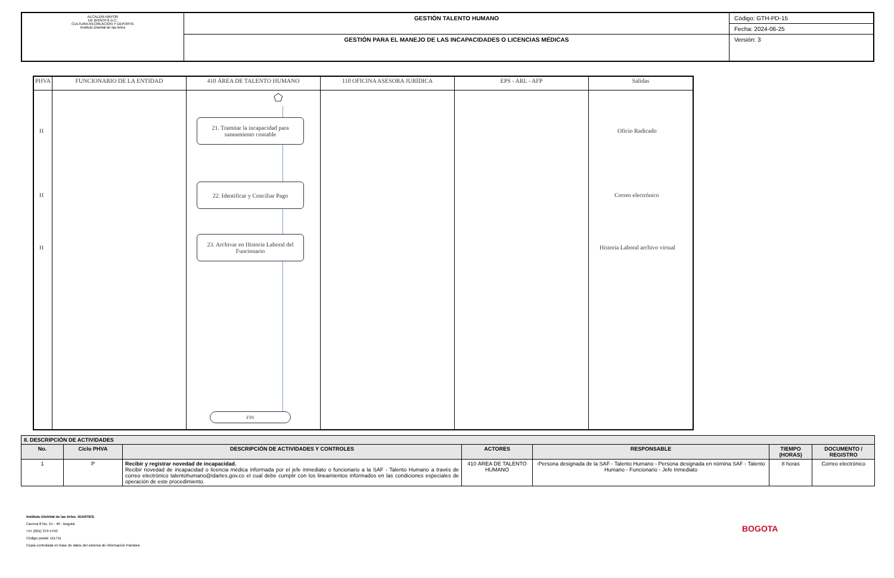| ALCALDÍA MAYOR DE BOGOTÁ D.C. CULTURA RECREACIÓN Y DEPORTE Instituto Distrital de las Artes | GESTIÓN TALENTO HUMANO | Código: GTH-PD-15 |
| | | Fecha: 2024-06-25 |
| | GESTIÓN PARA EL MANEJO DE LAS INCAPACIDADES O LICENCIAS MÉDICAS | Versión: 3 |
| PHVA | FUNCIONARIO DE LA ENTIDAD | 410 ÁREA DE TALENTO HUMANO | 110 OFICINA ASESORA JURÍDICA | EPS - ARL - AFP | Salidas |
| --- | --- | --- | --- | --- | --- |
⬠
21. Tramitar la incapacidad para saneamiento contable
22. Identificar y Conciliar Pago
23. Archivar en Historia Laboral del Funcionario
FIN
H
H
H
Oficio Radicado
Correo electrónico
Historia Laboral archivo virtual
| 8. DESCRIPCIÓN DE ACTIVIDADES | | | | | | |
| --- | --- | --- | --- | --- | --- | --- |
| No. | Ciclo PHVA | DESCRIPCIÓN DE ACTIVIDADES Y CONTROLES | ACTORES | RESPONSABLE | TIEMPO (HORAS) | DOCUMENTO / REGISTRO |
| 1 | P | Recibir y registrar novedad de incapacidad. Recibir novedad de incapacidad o licencia médica informada por el jefe inmediato o funcionario a la SAF - Talento Humano a través de correo electrónico talentohumano@idartes.gov.co el cual debe cumplir con los lineamientos informados en las condiciones especiales de operación de este procedimiento. | 410 ÁREA DE TALENTO HUMANO | -Persona designada de la SAF - Talento Humano - Persona designada en nómina SAF - Talento Humano - Funcionario - Jefe Inmediato | 8 horas | Correo electrónico |
Instituto Distrital de las Artes -IDARTES-
Carrera 8 No. 15 - 46 - Bogotá
+57 (601) 379 5750
Código postal: 111711
Copia controlada en base de datos del sistema de información Pandora
BOGOTA